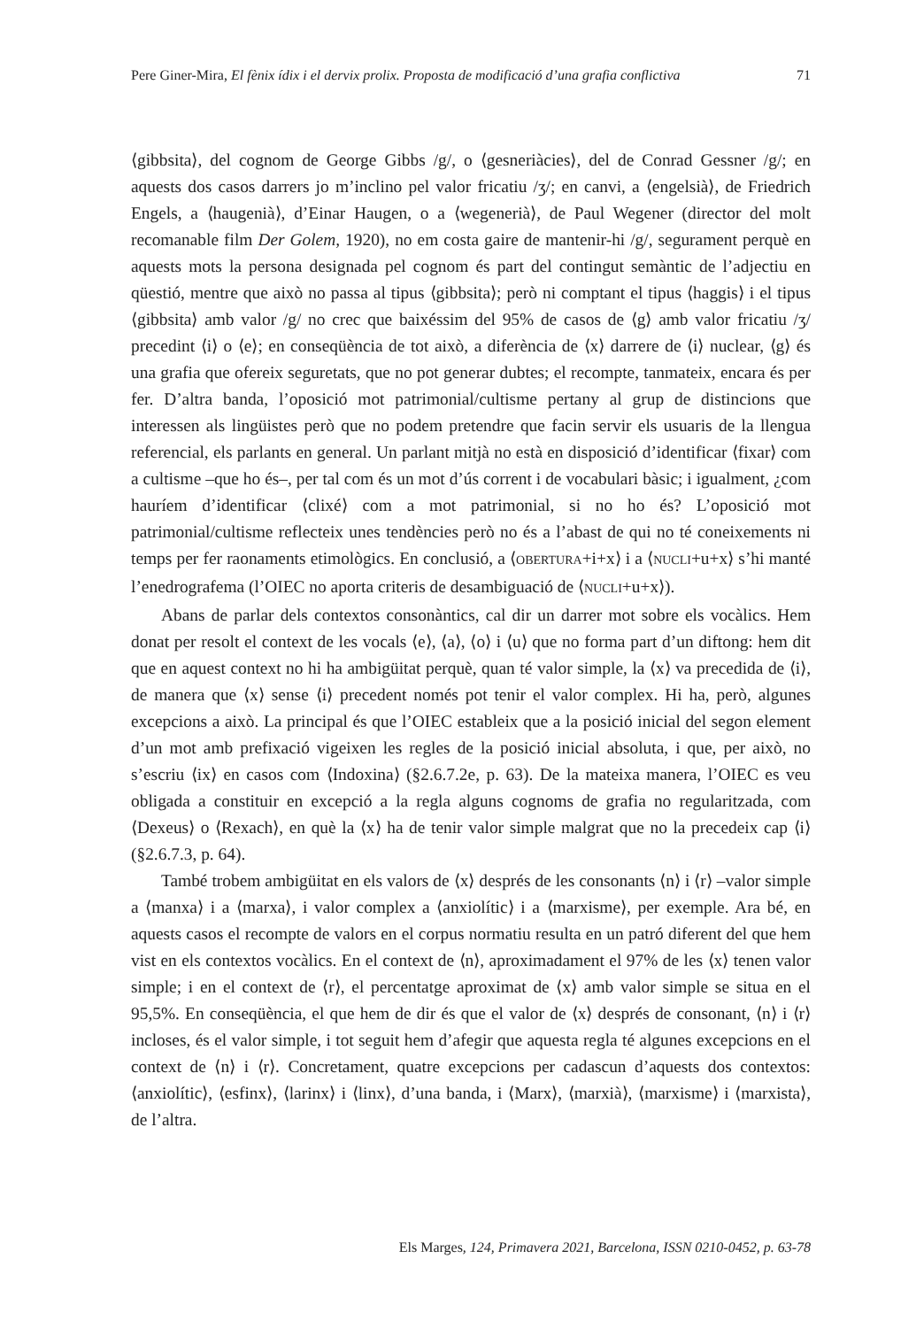Pere Giner-Mira, El fènix ídix i el dervix prolix. Proposta de modificació d’una grafia conflictiva 71
⟨gibbsita⟩, del cognom de George Gibbs /g/, o ⟨gesneriàcies⟩, del de Conrad Gessner /g/; en aquests dos casos darrers jo m’inclino pel valor fricatiu /ʒ/; en canvi, a ⟨engelsià⟩, de Friedrich Engels, a ⟨haugenià⟩, d’Einar Haugen, o a ⟨wegenerià⟩, de Paul Wegener (director del molt recomanable film Der Golem, 1920), no em costa gaire de mantenir-hi /g/, segurament perquè en aquests mots la persona designada pel cognom és part del contingut semàntic de l’adjectiu en qüestió, mentre que això no passa al tipus ⟨gibbsita⟩; però ni comptant el tipus ⟨haggis⟩ i el tipus ⟨gibbsita⟩ amb valor /g/ no crec que baixéssim del 95% de casos de ⟨g⟩ amb valor fricatiu /ʒ/ precedint ⟨i⟩ o ⟨e⟩; en conseqüència de tot això, a diferència de ⟨x⟩ darrere de ⟨i⟩ nuclear, ⟨g⟩ és una grafia que ofereix seguretats, que no pot generar dubtes; el recompte, tanmateix, encara és per fer. D’altra banda, l’oposició mot patrimonial/cultisme pertany al grup de distincions que interessen als lingüistes però que no podem pretendre que facin servir els usuaris de la llengua referencial, els parlants en general. Un parlant mitjà no està en disposició d’identificar ⟨fixar⟩ com a cultisme –que ho és–, per tal com és un mot d’ús corrent i de vocabulari bàsic; i igualment, ¿com hauríem d’identificar ⟨clixé⟩ com a mot patrimonial, si no ho és? L’oposició mot patrimonial/cultisme reflecteix unes tendències però no és a l’abast de qui no té coneixements ni temps per fer raonaments etimològics. En conclusió, a ⟨OBERTURA+i+x⟩ i a ⟨NUCLI+u+x⟩ s’hi manté l’enedrografema (l’OIEC no aporta criteris de desambiguació de ⟨NUCLI+u+x⟩).
Abans de parlar dels contextos consonàntics, cal dir un darrer mot sobre els vocàlics. Hem donat per resolt el context de les vocals ⟨e⟩, ⟨a⟩, ⟨o⟩ i ⟨u⟩ que no forma part d’un diftong: hem dit que en aquest context no hi ha ambigüitat perquè, quan té valor simple, la ⟨x⟩ va precedida de ⟨i⟩, de manera que ⟨x⟩ sense ⟨i⟩ precedent només pot tenir el valor complex. Hi ha, però, algunes excepcions a això. La principal és que l’OIEC estableix que a la posició inicial del segon element d’un mot amb prefixació vigeixen les regles de la posició inicial absoluta, i que, per això, no s’escriu ⟨ix⟩ en casos com ⟨Indoxina⟩ (§2.6.7.2e, p. 63). De la mateixa manera, l’OIEC es veu obligada a constituir en excepció a la regla alguns cognoms de grafia no regularitzada, com ⟨Dexeus⟩ o ⟨Rexach⟩, en què la ⟨x⟩ ha de tenir valor simple malgrat que no la precedeix cap ⟨i⟩ (§2.6.7.3, p. 64).
També trobem ambigüitat en els valors de ⟨x⟩ després de les consonants ⟨n⟩ i ⟨r⟩ –valor simple a ⟨manxa⟩ i a ⟨marxa⟩, i valor complex a ⟨anxiolític⟩ i a ⟨marxisme⟩, per exemple. Ara bé, en aquests casos el recompte de valors en el corpus normatiu resulta en un patró diferent del que hem vist en els contextos vocàlics. En el context de ⟨n⟩, aproximadament el 97% de les ⟨x⟩ tenen valor simple; i en el context de ⟨r⟩, el percentatge aproximat de ⟨x⟩ amb valor simple se situa en el 95,5%. En conseqüència, el que hem de dir és que el valor de ⟨x⟩ després de consonant, ⟨n⟩ i ⟨r⟩ incloses, és el valor simple, i tot seguit hem d’afegir que aquesta regla té algunes excepcions en el context de ⟨n⟩ i ⟨r⟩. Concretament, quatre excepcions per cadascun d’aquests dos contextos: ⟨anxiolític⟩, ⟨esfinx⟩, ⟨larinx⟩ i ⟨linx⟩, d’una banda, i ⟨Marx⟩, ⟨marxià⟩, ⟨marxisme⟩ i ⟨marxista⟩, de l’altra.
Els Marges, 124, Primavera 2021, Barcelona, ISSN 0210-0452, p. 63-78